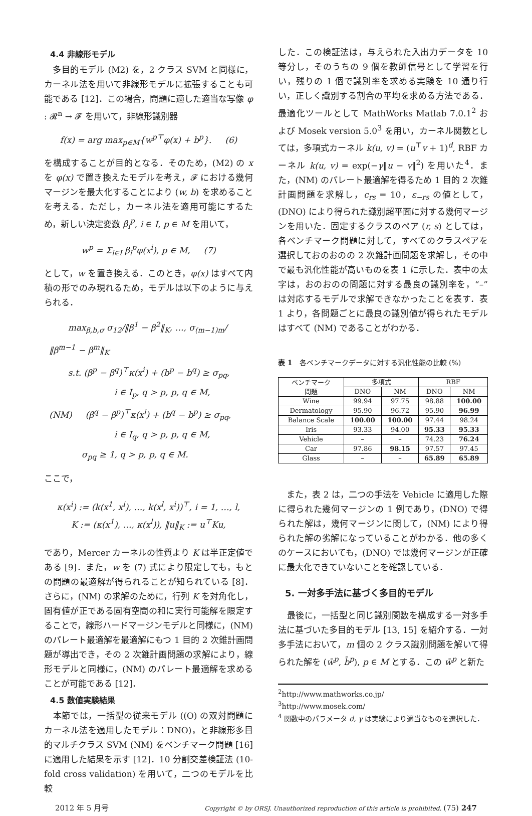4.4 非線形モデル
　多目的モデル (M2) を，2 クラス SVM と同様に，カーネル法を用いて非線形モデルに拡張することも可能である [12]．この場合，問題に適した適当な写像 φ : 𝓡<sup>n</sup> → 𝓕 を用いて，非線形識別器
f(x) = arg max<sub>p∈M</sub>{w<sup>p⊤</sup>φ(x) + b<sup>p</sup>}. (6)
を構成することが目的となる．そのため，(M2) の x を φ(x) で置き換えたモデルを考え，𝓕 における幾何マージンを最大化することにより (w, b) を求めることを考える．ただし，カーネル法を適用可能にするため，新しい決定変数 β<sub>i</sub><sup>p</sup>, i ∈ I, p ∈ M を用いて，
w<sup>p</sup> = Σ<sub>i∈I</sub> β<sub>i</sub><sup>p</sup>φ(x<sup>i</sup>), p ∈ M, (7)
として，w を置き換える．このとき，φ(x) はすべて内積の形でのみ現れるため，モデルは以下のように与えられる．
max<sub>β,b,σ</sub> σ<sub>12</sub>/‖β<sup>1</sup> − β<sup>2</sup>‖<sub>K</sub>, …, σ<sub>(m−1)m</sub>/‖β<sup>m−1</sup> − β<sup>m</sup>‖<sub>K</sub>
s.t. (β<sup>p</sup> − β<sup>q</sup>)<sup>⊤</sup>κ(x<sup>i</sup>) + (b<sup>p</sup> − b<sup>q</sup>) ≥ σ<sub>pq</sub>,
i ∈ I<sub>p</sub>, q > p, p, q ∈ M,
(NM) (β<sup>q</sup> − β<sup>p</sup>)<sup>⊤</sup>κ(x<sup>i</sup>) + (b<sup>q</sup> − b<sup>p</sup>) ≥ σ<sub>pq</sub>,
i ∈ I<sub>q</sub>, q > p, p, q ∈ M,
σ<sub>pq</sub> ≥ 1, q > p, p, q ∈ M.
ここで，
κ(x<sup>i</sup>) := (k(x<sup>1</sup>, x<sup>i</sup>), …, k(x<sup>l</sup>, x<sup>i</sup>))<sup>⊤</sup>, i = 1, …, l,
K := (κ(x<sup>1</sup>), …, κ(x<sup>l</sup>)), ‖u‖<sub>K</sub> := u<sup>⊤</sup>Ku,
であり，Mercer カーネルの性質より K は半正定値である [9]．また，w を (7) 式により限定しても，もとの問題の最適解が得られることが知られている [8]．さらに，(NM) の求解のために，行列 K を対角化し，固有値が正である固有空間の和に実行可能解を限定することで，線形ハードマージンモデルと同様に，(NM) のパレート最適解を最適解にもつ 1 目的 2 次錐計画問題が導出でき，その 2 次錐計画問題の求解により，線形モデルと同様に，(NM) のパレート最適解を求めることが可能である [12]．
4.5 数値実験結果
　本節では，一括型の従来モデル ((O) の双対問題にカーネル法を適用したモデル：DNO)，と非線形多目的マルチクラス SVM (NM) をベンチマーク問題 [16] に適用した結果を示す [12]．10 分割交差検証法 (10-fold cross validation) を用いて，二つのモデルを比較
した．この検証法は，与えられた入出力データを 10 等分し，そのうちの 9 個を教師信号として学習を行い，残りの 1 個で識別率を求める実験を 10 通り行い，正しく識別する割合の平均を求める方法である．最適化ツールとして MathWorks Matlab 7.0.1<sup>2</sup> および Mosek version 5.0<sup>3</sup> を用い，カーネル関数としては，多項式カーネル k(u, v) = (u<sup>⊤</sup>v + 1)<sup>d</sup>, RBF カーネル k(u, v) = exp(−γ‖u − v‖<sup>2</sup>) を用いた<sup>4</sup>．また，(NM) のパレート最適解を得るため 1 目的 2 次錐計画問題を求解し，c<sub>rs</sub> = 10，ε<sub>−rs</sub> の値として，(DNO) により得られた識別超平面に対する幾何マージンを用いた．固定するクラスのペア (r, s) としては，各ベンチマーク問題に対して，すべてのクラスペアを選択しておのおのの 2 次錐計画問題を求解し，その中で最も汎化性能が高いものを表 1 に示した．表中の太字は，おのおのの問題に対する最良の識別率を，“–” は対応するモデルで求解できなかったことを表す．表 1 より，各問題ごとに最良の識別値が得られたモデルはすべて (NM) であることがわかる．
表 1　各ベンチマークデータに対する汎化性能の比較 (%)
| ベンチマーク 問題 | 多項式 | | RBF | |
| --- | --- | --- | --- | --- |
| | DNO | NM | DNO | NM |
| Wine | 99.94 | 97.75 | 98.88 | 100.00 |
| Dermatology | 95.90 | 96.72 | 95.90 | 96.99 |
| Balance Scale | 100.00 | 100.00 | 97.44 | 98.24 |
| Iris | 93.33 | 94.00 | 95.33 | 95.33 |
| Vehicle | – | – | 74.23 | 76.24 |
| Car | 97.86 | 98.15 | 97.57 | 97.45 |
| Glass | – | – | 65.89 | 65.89 |
　また，表 2 は，二つの手法を Vehicle に適用した際に得られた幾何マージンの 1 例であり，(DNO) で得られた解は，幾何マージンに関して，(NM) により得られた解の劣解になっていることがわかる．他の多くのケースにおいても，(DNO) では幾何マージンが正確に最大化できていないことを確認している．
5. 一対多手法に基づく多目的モデル
　最後に，一括型と同じ識別関数を構成する一対多手法に基づいた多目的モデル [13, 15] を紹介する．一対多手法において，m 個の 2 クラス識別問題を解いて得られた解を (w̄<sup>p</sup>, b̄<sup>p</sup>), p ∈ M とする．この w̄<sup>p</sup> と新た
<sup>2</sup> http://www.mathworks.co.jp/
<sup>3</sup> http://www.mosek.com/
<sup>4</sup> 関数中のパラメータ d, γ は実験により適当なものを選択した．
2012 年 5 月号 Copyright © by ORSJ. Unauthorized reproduction of this article is prohibited. (75) 247